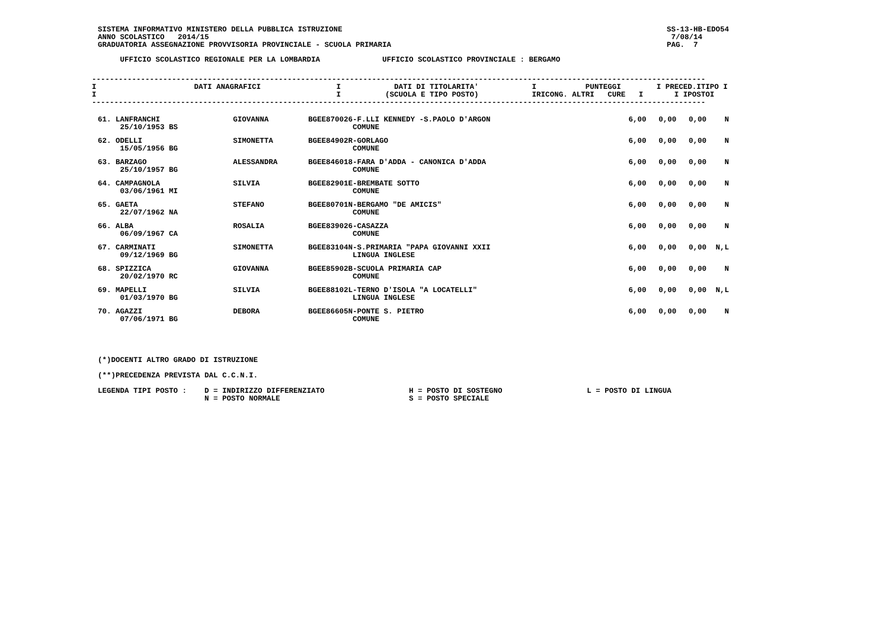SISTEMA INFORMATIVO MINISTERO DELLA PUBBLICA ISTRUZIONE
ANNO SCOLASTICO   2014/15
GRADUATORIA ASSEGNAZIONE PROVVISORIA PROVINCIALE - SCUOLA PRIMARIA
SS-13-HB-EDO54
 7/08/14
PAG.  7
     UFFICIO SCOLASTICO REGIONALE PER LA LOMBARDIA              UFFICIO SCOLASTICO PROVINCIALE : BERGAMO
------------------------------------------------------------------------------------------------------------------------------------------
I                      DATI ANAGRAFICI                 I            DATI DI TITOLARITA'            I           PUNTEGGI        I PRECED.ITIPO I
I                                                      I          (SCUOLA E TIPO POSTO)            IRICONG. ALTRI   CURE   I       I IPOSTOI
------------------------------------------------------------------------------------------------------------------------------------------
| 61. LANFRANCHI 25/10/1953 BS | GIOVANNA | BGEE870026-F.LLI KENNEDY -S.PAOLO D'ARGON COMUNE | 6,00 | 0,00 | 0,00 | N |
| 62. ODELLI 15/05/1956 BG | SIMONETTA | BGEE84902R-GORLAGO COMUNE | 6,00 | 0,00 | 0,00 | N |
| 63. BARZAGO 25/10/1957 BG | ALESSANDRA | BGEE846018-FARA D'ADDA - CANONICA D'ADDA COMUNE | 6,00 | 0,00 | 0,00 | N |
| 64. CAMPAGNOLA 03/06/1961 MI | SILVIA | BGEE82901E-BREMBATE SOTTO COMUNE | 6,00 | 0,00 | 0,00 | N |
| 65. GAETA 22/07/1962 NA | STEFANO | BGEE80701N-BERGAMO "DE AMICIS" COMUNE | 6,00 | 0,00 | 0,00 | N |
| 66. ALBA 06/09/1967 CA | ROSALIA | BGEE839026-CASAZZA COMUNE | 6,00 | 0,00 | 0,00 | N |
| 67. CARMINATI 09/12/1969 BG | SIMONETTA | BGEE83104N-S.PRIMARIA "PAPA GIOVANNI XXII LINGUA INGLESE | 6,00 | 0,00 | 0,00 | N,L |
| 68. SPIZZICA 20/02/1970 RC | GIOVANNA | BGEE85902B-SCUOLA PRIMARIA CAP COMUNE | 6,00 | 0,00 | 0,00 | N |
| 69. MAPELLI 01/03/1970 BG | SILVIA | BGEE88102L-TERNO D'ISOLA "A LOCATELLI" LINGUA INGLESE | 6,00 | 0,00 | 0,00 | N,L |
| 70. AGAZZI 07/06/1971 BG | DEBORA | BGEE86605N-PONTE S. PIETRO COMUNE | 6,00 | 0,00 | 0,00 | N |
(*)DOCENTI ALTRO GRADO DI ISTRUZIONE

(**)PRECEDENZA PREVISTA DAL C.C.N.I.

LEGENDA TIPI POSTO :    D = INDIRIZZO DIFFERENZIATO                   H = POSTO DI SOSTEGNO                   L = POSTO DI LINGUA
                        N = POSTO NORMALE                             S = POSTO SPECIALE